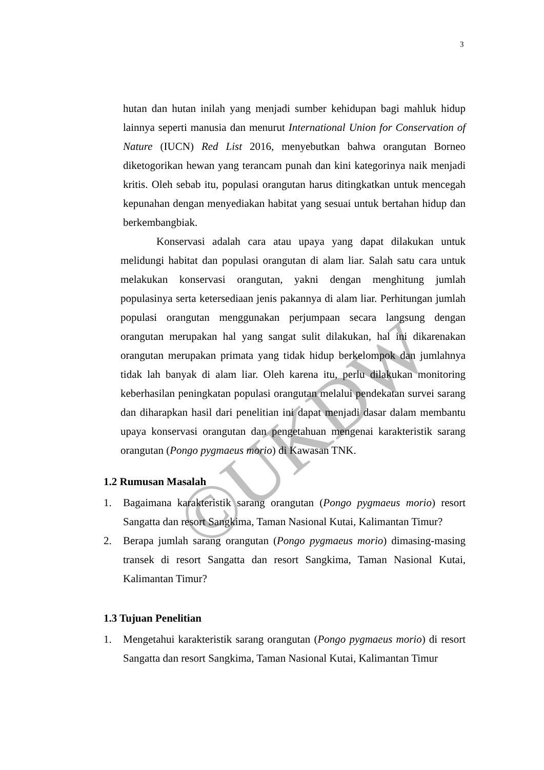©UKDW
3
hutan dan hutan inilah yang menjadi sumber kehidupan bagi mahluk hidup lainnya seperti manusia dan menurut International Union for Conservation of Nature (IUCN) Red List 2016, menyebutkan bahwa orangutan Borneo diketogorikan hewan yang terancam punah dan kini kategorinya naik menjadi kritis. Oleh sebab itu, populasi orangutan harus ditingkatkan untuk mencegah kepunahan dengan menyediakan habitat yang sesuai untuk bertahan hidup dan berkembangbiak.
Konservasi adalah cara atau upaya yang dapat dilakukan untuk melidungi habitat dan populasi orangutan di alam liar. Salah satu cara untuk melakukan konservasi orangutan, yakni dengan menghitung jumlah populasinya serta ketersediaan jenis pakannya di alam liar. Perhitungan jumlah populasi orangutan menggunakan perjumpaan secara langsung dengan orangutan merupakan hal yang sangat sulit dilakukan, hal ini dikarenakan orangutan merupakan primata yang tidak hidup berkelompok dan jumlahnya tidak lah banyak di alam liar. Oleh karena itu, perlu dilakukan monitoring keberhasilan peningkatan populasi orangutan melalui pendekatan survei sarang dan diharapkan hasil dari penelitian ini dapat menjadi dasar dalam membantu upaya konservasi orangutan dan pengetahuan mengenai karakteristik sarang orangutan (Pongo pygmaeus morio) di Kawasan TNK.
1.2 Rumusan Masalah
1. Bagaimana karakteristik sarang orangutan (Pongo pygmaeus morio) resort Sangatta dan resort Sangkima, Taman Nasional Kutai, Kalimantan Timur?
2. Berapa jumlah sarang orangutan (Pongo pygmaeus morio) dimasing-masing transek di resort Sangatta dan resort Sangkima, Taman Nasional Kutai, Kalimantan Timur?
1.3 Tujuan Penelitian
1. Mengetahui karakteristik sarang orangutan (Pongo pygmaeus morio) di resort Sangatta dan resort Sangkima, Taman Nasional Kutai, Kalimantan Timur